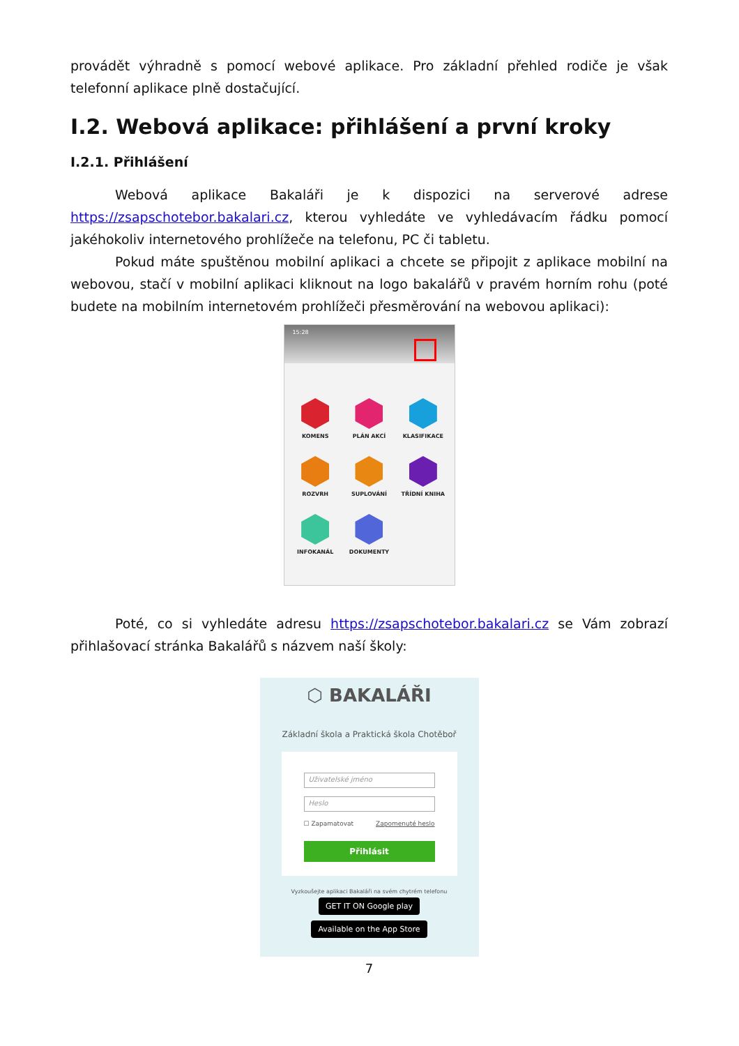provádět výhradně s pomocí webové aplikace. Pro základní přehled rodiče je však telefonní aplikace plně dostačující.
I.2. Webová aplikace: přihlášení a první kroky
I.2.1. Přihlášení
Webová aplikace Bakaláři je k dispozici na serverové adrese https://zsapschotebor.bakalari.cz, kterou vyhledáte ve vyhledávacím řádku pomocí jakéhokoliv internetového prohlížeče na telefonu, PC či tabletu.
Pokud máte spuštěnou mobilní aplikaci a chcete se připojit z aplikace mobilní na webovou, stačí v mobilní aplikaci kliknout na logo bakalářů v pravém horním rohu (poté budete na mobilním internetovém prohlížeči přesměrování na webovou aplikaci):
15:28
KOMENS
PLÁN AKCÍ
KLASIFIKACE
ROZVRH
SUPLOVÁNÍ
TŘÍDNÍ KNIHA
INFOKANÁL
DOKUMENTY
Poté, co si vyhledáte adresu https://zsapschotebor.bakalari.cz se Vám zobrazí přihlašovací stránka Bakalářů s názvem naší školy:
⬡ BAKALÁŘI
Základní škola a Praktická škola Chotěboř
Uživatelské jméno
Heslo
☐ Zapamatovat Zapomenuté heslo
Přihlásit
Vyzkoušejte aplikaci Bakaláři na svém chytrém telefonu
GET IT ON Google play Available on the App Store
7